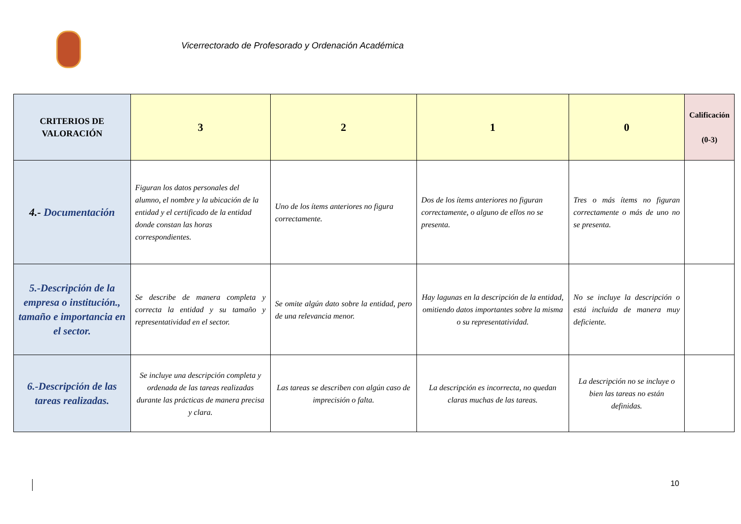Vicerrectorado de Profesorado y Ordenación Académica
| CRITERIOS DE VALORACIÓN | 3 | 2 | 1 | 0 | Calificación (0-3) |
| --- | --- | --- | --- | --- | --- |
| 4.- Documentación | Figuran los datos personales del alumno, el nombre y la ubicación de la entidad y el certificado de la entidad donde constan las horas correspondientes. | Uno de los ítems anteriores no figura correctamente. | Dos de los ítems anteriores no figuran correctamente, o alguno de ellos no se presenta. | Tres o más ítems no figuran correctamente o más de uno no se presenta. | |
| 5.-Descripción de la empresa o institución., tamaño e importancia en el sector. | Se describe de manera completa y correcta la entidad y su tamaño y representatividad en el sector. | Se omite algún dato sobre la entidad, pero de una relevancia menor. | Hay lagunas en la descripción de la entidad, omitiendo datos importantes sobre la misma o su representatividad. | No se incluye la descripción o está incluida de manera muy deficiente. | |
| 6.-Descripción de las tareas realizadas. | Se incluye una descripción completa y ordenada de las tareas realizadas durante las prácticas de manera precisa y clara. | Las tareas se describen con algún caso de imprecisión o falta. | La descripción es incorrecta, no quedan claras muchas de las tareas. | La descripción no se incluye o bien las tareas no están definidas. | |
10